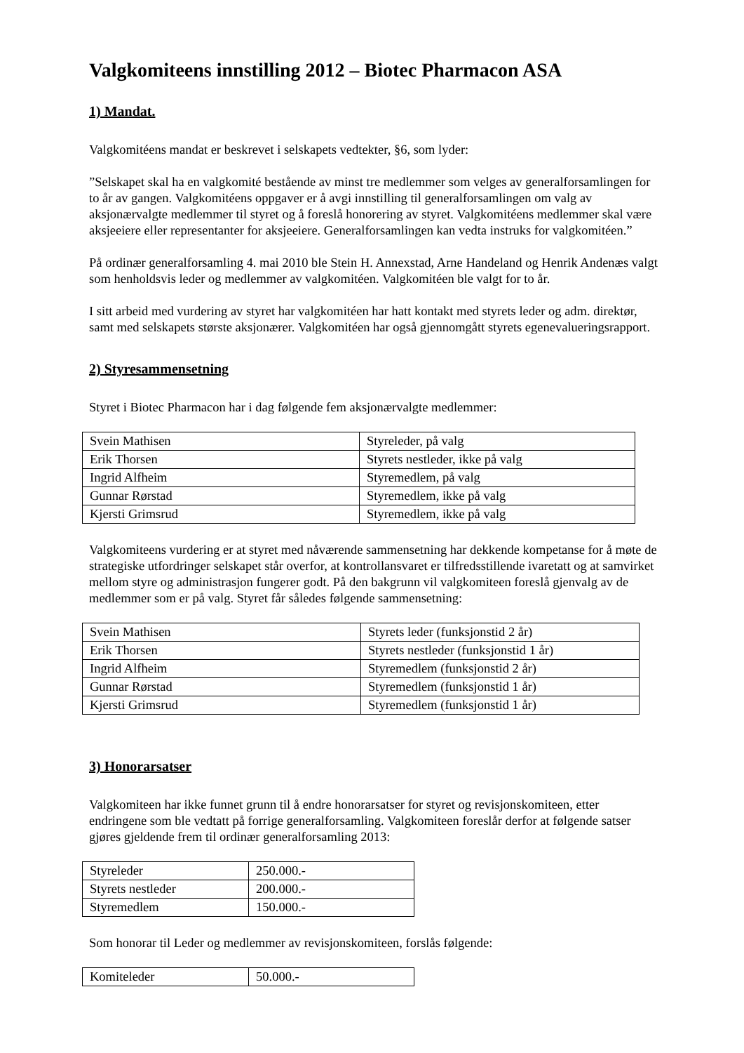Valgkomiteens innstilling 2012 – Biotec Pharmacon ASA
1) Mandat.
Valgkomitéens mandat er beskrevet i selskapets vedtekter, §6, som lyder:
”Selskapet skal ha en valgkomité bestående av minst tre medlemmer som velges av generalforsamlingen for to år av gangen. Valgkomitéens oppgaver er å avgi innstilling til generalforsamlingen om valg av aksjonærvalgte medlemmer til styret og å foreslå honorering av styret. Valgkomitéens medlemmer skal være aksjeeiere eller representanter for aksjeeiere. Generalforsamlingen kan vedta instruks for valgkomitéen.”
På ordinær generalforsamling 4. mai 2010 ble Stein H. Annexstad, Arne Handeland og Henrik Andenæs valgt som henholdsvis leder og medlemmer av valgkomitéen. Valgkomitéen ble valgt for to år.
I sitt arbeid med vurdering av styret har valgkomitéen har hatt kontakt med styrets leder og adm. direktør, samt med selskapets største aksjonærer. Valgkomitéen har også gjennomgått styrets egenevalueringsrapport.
2) Styresammensetning
Styret i Biotec Pharmacon har i dag følgende fem aksjonærvalgte medlemmer:
| Svein Mathisen | Styreleder, på valg |
| Erik Thorsen | Styrets nestleder, ikke på valg |
| Ingrid Alfheim | Styremedlem, på valg |
| Gunnar Rørstad | Styremedlem, ikke på valg |
| Kjersti Grimsrud | Styremedlem, ikke på valg |
Valgkomiteens vurdering er at styret med nåværende sammensetning har dekkende kompetanse for å møte de strategiske utfordringer selskapet står overfor, at kontrollansvaret er tilfredsstillende ivaretatt og at samvirket mellom styre og administrasjon fungerer godt. På den bakgrunn vil valgkomiteen foreslå gjenvalg av de medlemmer som er på valg. Styret får således følgende sammensetning:
| Svein Mathisen | Styrets leder (funksjonstid 2 år) |
| Erik Thorsen | Styrets nestleder (funksjonstid 1 år) |
| Ingrid Alfheim | Styremedlem (funksjonstid 2 år) |
| Gunnar Rørstad | Styremedlem (funksjonstid 1 år) |
| Kjersti Grimsrud | Styremedlem (funksjonstid 1 år) |
3) Honorarsatser
Valgkomiteen har ikke funnet grunn til å endre honorarsatser for styret og revisjonskomiteen, etter endringene som ble vedtatt på forrige generalforsamling. Valgkomiteen foreslår derfor at følgende satser gjøres gjeldende frem til ordinær generalforsamling 2013:
| Styreleder | 250.000.- |
| Styrets nestleder | 200.000.- |
| Styremedlem | 150.000.- |
Som honorar til Leder og medlemmer av revisjonskomiteen, forslås følgende:
| Komiteleder | 50.000.- |